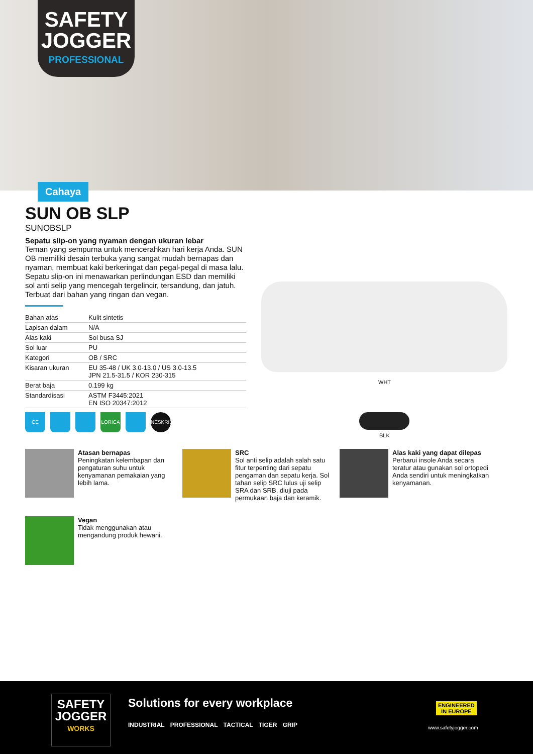SAFETY
JOGGER
PROFESSIONAL
Cahaya
SUN OB SLP
SUNOBSLP
Sepatu slip-on yang nyaman dengan ukuran lebar
Teman yang sempurna untuk mencerahkan hari kerja Anda. SUN OB memiliki desain terbuka yang sangat mudah bernapas dan nyaman, membuat kaki berkeringat dan pegal-pegal di masa lalu. Sepatu slip-on ini menawarkan perlindungan ESD dan memiliki sol anti selip yang mencegah tergelincir, tersandung, dan jatuh. Terbuat dari bahan yang ringan dan vegan.
| Bahan atas | Kulit sintetis |
| Lapisan dalam | N/A |
| Alas kaki | Sol busa SJ |
| Sol luar | PU |
| Kategori | OB / SRC |
| Kisaran ukuran | EU 35-48 / UK 3.0-13.0 / US 3.0-13.5 JPN 21.5-31.5 / KOR 230-315 |
| Berat baja | 0.199 kg |
| Standardisasi | ASTM F3445:2021 EN ISO 20347:2012 |
CE LORICA NESKRID
WHT
BLK
Atasan bernapas
Peningkatan kelembapan dan pengaturan suhu untuk kenyamanan pemakaian yang lebih lama.
SRC
Sol anti selip adalah salah satu fitur terpenting dari sepatu pengaman dan sepatu kerja. Sol tahan selip SRC lulus uji selip SRA dan SRB, diuji pada permukaan baja dan keramik.
Alas kaki yang dapat dilepas
Perbarui insole Anda secara teratur atau gunakan sol ortopedi Anda sendiri untuk meningkatkan kenyamanan.
Vegan
Tidak menggunakan atau mengandung produk hewani.
SAFETY
JOGGER
WORKS
Solutions for every workplace
INDUSTRIAL PROFESSIONAL TACTICAL TIGER GRIP
ENGINEERED
IN EUROPE
www.safetyjogger.com